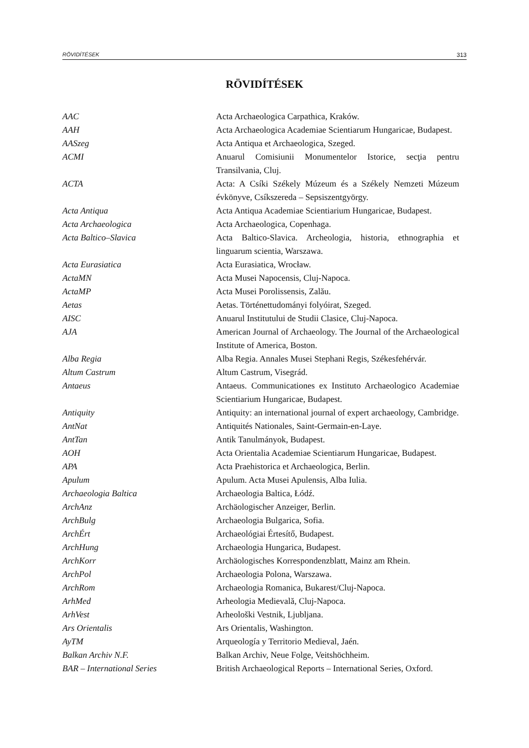RÖVIDÍTÉSEK 313
RÖVIDÍTÉSEK
| AAC | Acta Archaeologica Carpathica, Kraków. |
| AAH | Acta Archaeologica Academiae Scientiarum Hungaricae, Budapest. |
| AASzeg | Acta Antiqua et Archaeologica, Szeged. |
| ACMI | Anuarul Comisiunii Monumentelor Istorice, secţia pentru Transilvania, Cluj. |
| ACTA | Acta: A Csíki Székely Múzeum és a Székely Nemzeti Múzeum évkönyve, Csíkszereda – Sepsiszentgyörgy. |
| Acta Antiqua | Acta Antiqua Academiae Scientiarium Hungaricae, Budapest. |
| Acta Archaeologica | Acta Archaeologica, Copenhaga. |
| Acta Baltico–Slavica | Acta Baltico-Slavica. Archeologia, historia, ethnographia et linguarum scientia, Warszawa. |
| Acta Eurasiatica | Acta Eurasiatica, Wrocław. |
| ActaMN | Acta Musei Napocensis, Cluj-Napoca. |
| ActaMP | Acta Musei Porolissensis, Zalău. |
| Aetas | Aetas. Történettudományi folyóirat, Szeged. |
| AISC | Anuarul Institutului de Studii Clasice, Cluj-Napoca. |
| AJA | American Journal of Archaeology. The Journal of the Archaeological Institute of America, Boston. |
| Alba Regia | Alba Regia. Annales Musei Stephani Regis, Székesfehérvár. |
| Altum Castrum | Altum Castrum, Visegrád. |
| Antaeus | Antaeus. Communicationes ex Instituto Archaeologico Academiae Scientiarium Hungaricae, Budapest. |
| Antiquity | Antiquity: an international journal of expert archaeology, Cambridge. |
| AntNat | Antiquités Nationales, Saint-Germain-en-Laye. |
| AntTan | Antik Tanulmányok, Budapest. |
| AOH | Acta Orientalia Academiae Scientiarum Hungaricae, Budapest. |
| APA | Acta Praehistorica et Archaeologica, Berlin. |
| Apulum | Apulum. Acta Musei Apulensis, Alba Iulia. |
| Archaeologia Baltica | Archaeologia Baltica, Łódź. |
| ArchAnz | Archäologischer Anzeiger, Berlin. |
| ArchBulg | Archaeologia Bulgarica, Sofia. |
| ArchÉrt | Archaeológiai Értesítő, Budapest. |
| ArchHung | Archaeologia Hungarica, Budapest. |
| ArchKorr | Archäologisches Korrespondenzblatt, Mainz am Rhein. |
| ArchPol | Archaeologia Polona, Warszawa. |
| ArchRom | Archaeologia Romanica, Bukarest/Cluj-Napoca. |
| ArhMed | Arheologia Medievală, Cluj-Napoca. |
| ArhVest | Arheološki Vestnik, Ljubljana. |
| Ars Orientalis | Ars Orientalis, Washington. |
| AyTM | Arqueología y Territorio Medieval, Jaén. |
| Balkan Archiv N.F. | Balkan Archiv, Neue Folge, Veitshöchheim. |
| BAR – International Series | British Archaeological Reports – International Series, Oxford. |